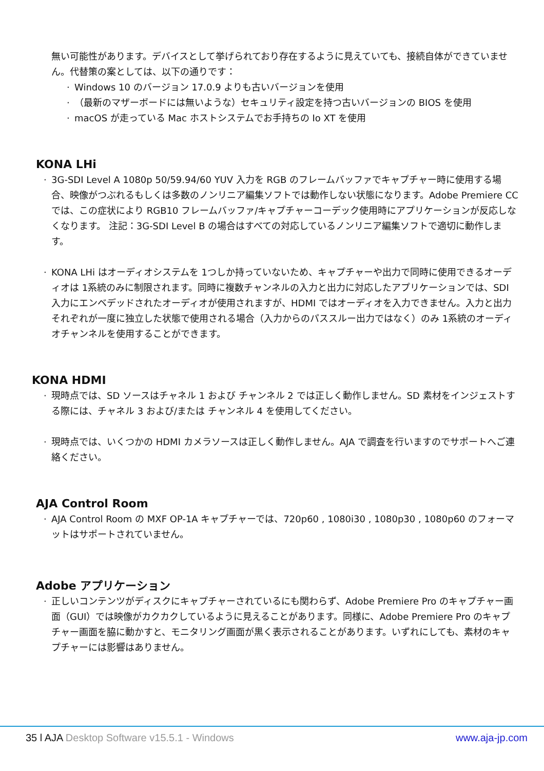無い可能性があります。デバイスとして挙げられており存在するように見えていても、接続自体ができていません。代替策の案としては、以下の通りです：
· Windows 10 のバージョン 17.0.9 よりも古いバージョンを使用
· （最新のマザーボードには無いような）セキュリティ設定を持つ古いバージョンの BIOS を使用
· macOS が走っている Mac ホストシステムでお手持ちの Io XT を使用
KONA LHi
· 3G-SDI Level A 1080p 50/59.94/60 YUV 入力を RGB のフレームバッファでキャプチャー時に使用する場合、映像がつぶれるもしくは多数のノンリニア編集ソフトでは動作しない状態になります。Adobe Premiere CC では、この症状により RGB10 フレームバッファ/キャプチャーコーデック使用時にアプリケーションが反応しなくなります。 注記：3G-SDI Level B の場合はすべての対応しているノンリニア編集ソフトで適切に動作します。
· KONA LHi はオーディオシステムを 1つしか持っていないため、キャプチャーや出力で同時に使用できるオーディオは 1系統のみに制限されます。同時に複数チャンネルの入力と出力に対応したアプリケーションでは、SDI 入力にエンベデッドされたオーディオが使用されますが、HDMI ではオーディオを入力できません。入力と出力それぞれが一度に独立した状態で使用される場合（入力からのパススルー出力ではなく）のみ 1系統のオーディオチャンネルを使用することができます。
KONA HDMI
· 現時点では、SD ソースはチャネル 1 および チャンネル 2 では正しく動作しません。SD 素材をインジェストする際には、チャネル 3 および/または チャンネル 4 を使用してください。
· 現時点では、いくつかの HDMI カメラソースは正しく動作しません。AJA で調査を行いますのでサポートへご連絡ください。
AJA Control Room
· AJA Control Room の MXF OP-1A キャプチャーでは、720p60 , 1080i30 , 1080p30 , 1080p60 のフォーマットはサポートされていません。
Adobe アプリケーション
· 正しいコンテンツがディスクにキャプチャーされているにも関わらず、Adobe Premiere Pro のキャプチャー画面（GUI）では映像がカクカクしているように見えることがあります。同様に、Adobe Premiere Pro のキャプチャー画面を脇に動かすと、モニタリング画面が黒く表示されることがあります。いずれにしても、素材のキャプチャーには影響はありません。
35 l AJA Desktop Software v15.5.1 - Windows www.aja-jp.com